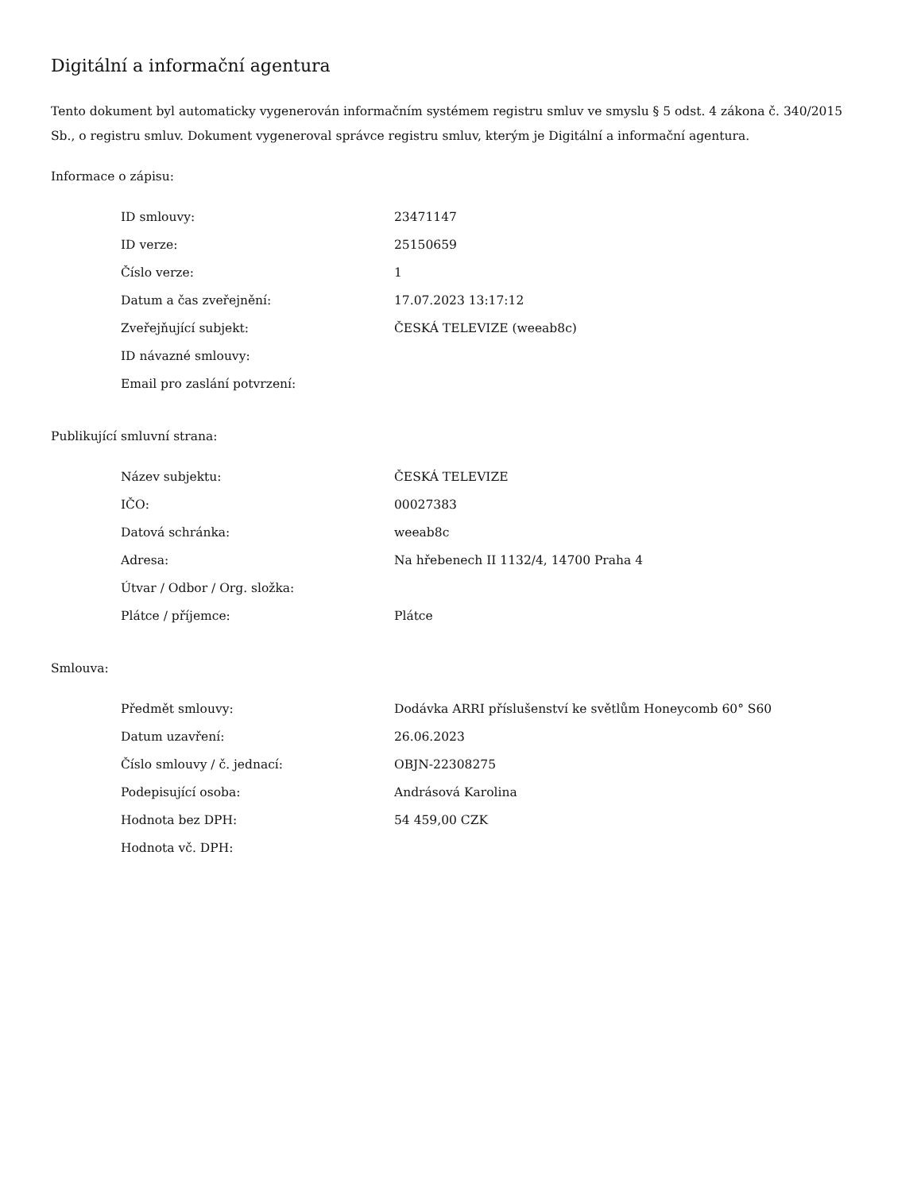Digitální a informační agentura
Tento dokument byl automaticky vygenerován informačním systémem registru smluv ve smyslu § 5 odst. 4 zákona č. 340/2015 Sb., o registru smluv. Dokument vygeneroval správce registru smluv, kterým je Digitální a informační agentura.
Informace o zápisu:
| ID smlouvy: | 23471147 |
| ID verze: | 25150659 |
| Číslo verze: | 1 |
| Datum a čas zveřejnění: | 17.07.2023 13:17:12 |
| Zveřejňující subjekt: | ČESKÁ TELEVIZE (weeab8c) |
| ID návazné smlouvy: | |
| Email pro zaslání potvrzení: | |
Publikující smluvní strana:
| Název subjektu: | ČESKÁ TELEVIZE |
| IČO: | 00027383 |
| Datová schránka: | weeab8c |
| Adresa: | Na hřebenech II 1132/4, 14700 Praha 4 |
| Útvar / Odbor / Org. složka: | |
| Plátce / příjemce: | Plátce |
Smlouva:
| Předmět smlouvy: | Dodávka ARRI příslušenství ke světlům Honeycomb 60° S60 |
| Datum uzavření: | 26.06.2023 |
| Číslo smlouvy / č. jednací: | OBJN-22308275 |
| Podepisující osoba: | Andrásová Karolina |
| Hodnota bez DPH: | 54 459,00 CZK |
| Hodnota vč. DPH: | |